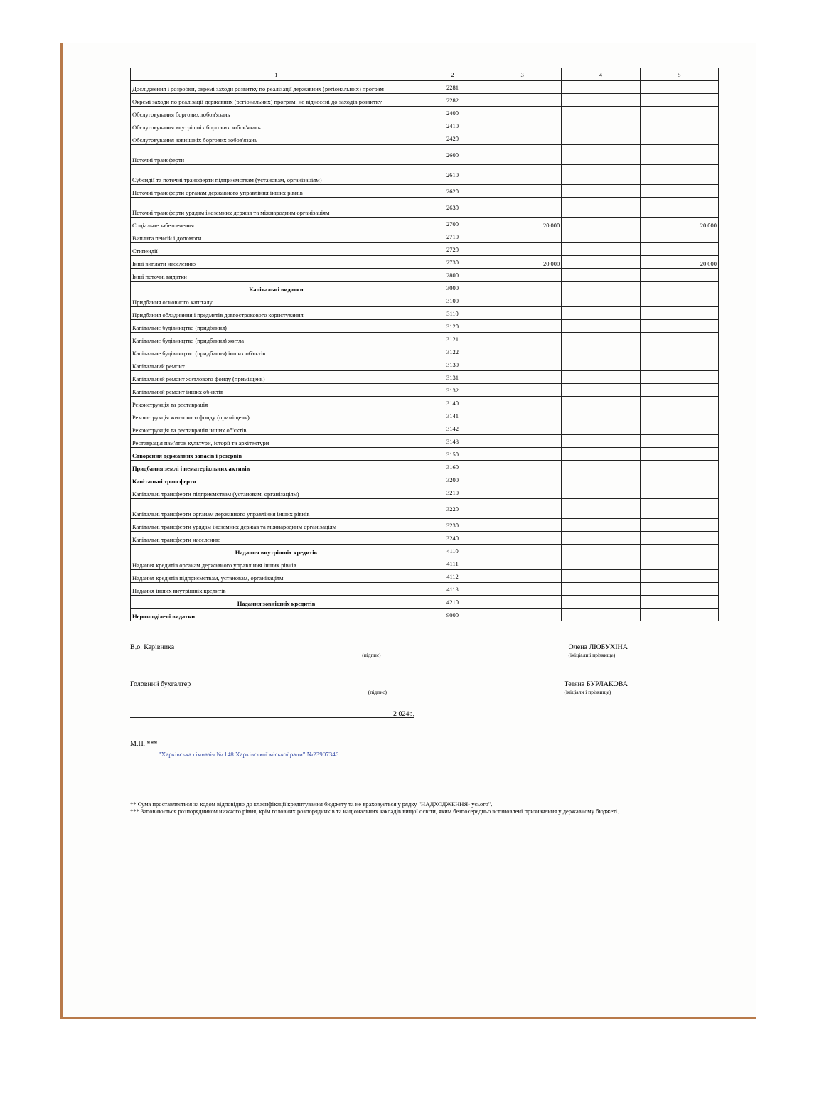| 1 | 2 | 3 | 4 | 5 |
| --- | --- | --- | --- | --- |
| Дослідження і розробки, окремі заходи розвитку по реалізації державних (регіональних) програм | 2281 | | | |
| Окремі заходи по реалізації державних (регіональних) програм, не віднесені до заходів розвитку | 2282 | | | |
| Обслуговування боргових зобов'язань | 2400 | | | |
| Обслуговування внутрішніх боргових зобов'язань | 2410 | | | |
| Обслуговування зовнішніх боргових зобов'язань | 2420 | | | |
| Поточні трансферти | 2600 | | | |
| Субсидії та поточні трансферти підприємствам (установам, організаціям) | 2610 | | | |
| Поточні трансферти органам державного управління інших рівнів | 2620 | | | |
| Поточні трансферти урядам іноземних держав та міжнародним організаціям | 2630 | | | |
| Соціальне забезпечення | 2700 | 20 000 | | 20 000 |
| Виплата пенсій і допомоги | 2710 | | | |
| Стипендії | 2720 | | | |
| Інші виплати населенню | 2730 | 20 000 | | 20 000 |
| Інші поточні видатки | 2800 | | | |
| Капітальні видатки | 3000 | | | |
| Придбання основного капіталу | 3100 | | | |
| Придбання обладнання і предметів довгострокового користування | 3110 | | | |
| Капітальне будівництво (придбання) | 3120 | | | |
| Капітальне будівництво (придбання) житла | 3121 | | | |
| Капітальне будівництво (придбання) інших об'єктів | 3122 | | | |
| Капітальний ремонт | 3130 | | | |
| Капітальний ремонт житлового фонду (приміщень) | 3131 | | | |
| Капітальний ремонт інших об'єктів | 3132 | | | |
| Реконструкція та реставрація | 3140 | | | |
| Реконструкція житлового фонду (приміщень) | 3141 | | | |
| Реконструкція та реставрація інших об'єктів | 3142 | | | |
| Реставрація пам'яток культури, історії та архітектури | 3143 | | | |
| Створення державних запасів і резервів | 3150 | | | |
| Придбання землі і нематеріальних активів | 3160 | | | |
| Капітальні трансферти | 3200 | | | |
| Капітальні трансферти підприємствам (установам, організаціям) | 3210 | | | |
| Капітальні трансферти органам державного управління інших рівнів | 3220 | | | |
| Капітальні трансферти урядам іноземних держав та міжнародним організаціям | 3230 | | | |
| Капітальні трансферти населенню | 3240 | | | |
| Надання внутрішніх кредитів | 4110 | | | |
| Надання кредитів органам державного управління інших рівнів | 4111 | | | |
| Надання кредитів підприємствам, установам, організаціям | 4112 | | | |
| Надання інших внутрішніх кредитів | 4113 | | | |
| Надання зовнішніх кредитів | 4210 | | | |
| Нерозподілені видатки | 9000 | | | |
В.о. Керівника
(підпис) Олена ЛЮБУХІНА
(ініціали і прізвище)
Головний бухгалтер
(підпис) Тетяна БУРЛАКОВА
(ініціали і прізвище)
2 024р.
М.П. ***
"Харківська гімназія № 148 Харківської міської ради" №23907346
** Сума проставляється за кодом відповідно до класифікації кредитування бюджету та не враховується у рядку "НАДХОДЖЕННЯ- усього".
*** Заповнюється розпорядником нижчого рівня, крім головних розпорядників та національних закладів вищої освіти, яким безпосередньо встановлені призначення у державному бюджеті.